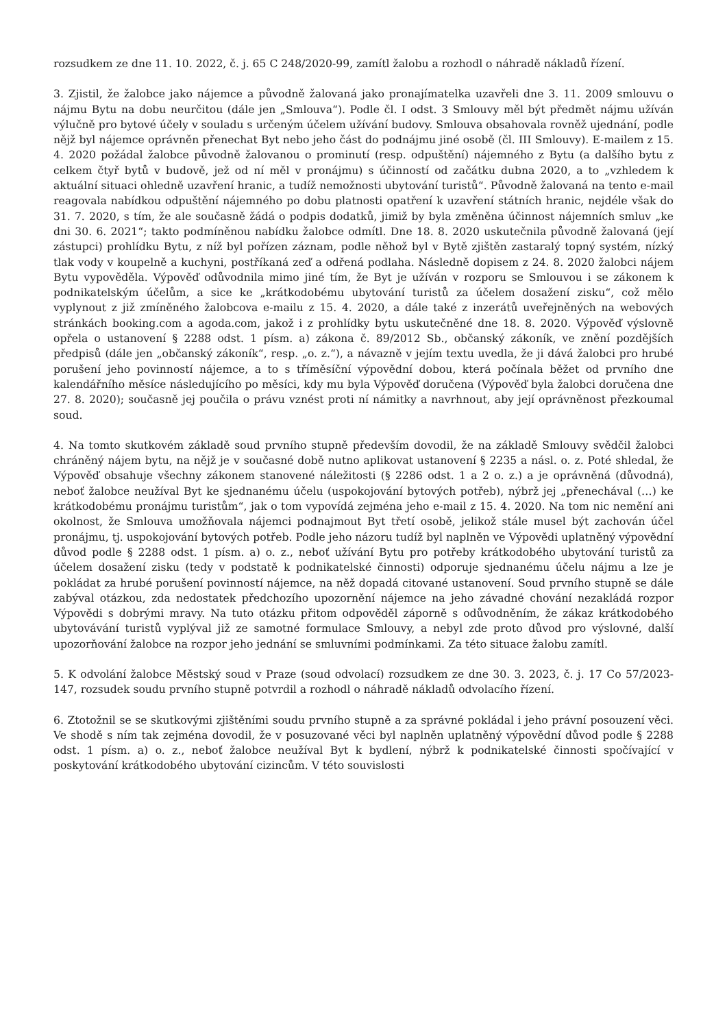rozsudkem ze dne 11. 10. 2022, č. j. 65 C 248/2020-99, zamítl žalobu a rozhodl o náhradě nákladů řízení.
3. Zjistil, že žalobce jako nájemce a původně žalovaná jako pronajímatelka uzavřeli dne 3. 11. 2009 smlouvu o nájmu Bytu na dobu neurčitou (dále jen „Smlouva“). Podle čl. I odst. 3 Smlouvy měl být předmět nájmu užíván výlučně pro bytové účely v souladu s určeným účelem užívání budovy. Smlouva obsahovala rovněž ujednání, podle nějž byl nájemce oprávněn přenechat Byt nebo jeho část do podnájmu jiné osobě (čl. III Smlouvy). E-mailem z 15. 4. 2020 požádal žalobce původně žalovanou o prominutí (resp. odpuštění) nájemného z Bytu (a dalšího bytu z celkem čtyř bytů v budově, jež od ní měl v pronájmu) s účinností od začátku dubna 2020, a to „vzhledem k aktuální situaci ohledně uzavření hranic, a tudíž nemožnosti ubytování turistů“. Původně žalovaná na tento e-mail reagovala nabídkou odpuštění nájemného po dobu platnosti opatření k uzavření státních hranic, nejdéle však do 31. 7. 2020, s tím, že ale současně žádá o podpis dodatků, jimiž by byla změněna účinnost nájemních smluv „ke dni 30. 6. 2021“; takto podmíněnou nabídku žalobce odmítl. Dne 18. 8. 2020 uskutečnila původně žalovaná (její zástupci) prohlídku Bytu, z níž byl pořízen záznam, podle něhož byl v Bytě zjištěn zastaralý topný systém, nízký tlak vody v koupelně a kuchyni, postříkaná zeď a odřená podlaha. Následně dopisem z 24. 8. 2020 žalobci nájem Bytu vypověděla. Výpověď odůvodnila mimo jiné tím, že Byt je užíván v rozporu se Smlouvou i se zákonem k podnikatelským účelům, a sice ke „krátkodobému ubytování turistů za účelem dosažení zisku“, což mělo vyplynout z již zmíněného žalobcova e-mailu z 15. 4. 2020, a dále také z inzerátů uveřejněných na webových stránkách booking.com a agoda.com, jakož i z prohlídky bytu uskutečněné dne 18. 8. 2020. Výpověď výslovně opřela o ustanovení § 2288 odst. 1 písm. a) zákona č. 89/2012 Sb., občanský zákoník, ve znění pozdějších předpisů (dále jen „občanský zákoník“, resp. „o. z.“), a návazně v jejím textu uvedla, že ji dává žalobci pro hrubé porušení jeho povinností nájemce, a to s tříměsíční výpovědní dobou, která počínala běžet od prvního dne kalendářního měsíce následujícího po měsíci, kdy mu byla Výpověď doručena (Výpověď byla žalobci doručena dne 27. 8. 2020); současně jej poučila o právu vznést proti ní námitky a navrhnout, aby její oprávněnost přezkoumal soud.
4. Na tomto skutkovém základě soud prvního stupně především dovodil, že na základě Smlouvy svědčil žalobci chráněný nájem bytu, na nějž je v současné době nutno aplikovat ustanovení § 2235 a násl. o. z. Poté shledal, že Výpověď obsahuje všechny zákonem stanovené náležitosti (§ 2286 odst. 1 a 2 o. z.) a je oprávněná (důvodná), neboť žalobce neužíval Byt ke sjednanému účelu (uspokojování bytových potřeb), nýbrž jej „přenechával (…) ke krátkodobému pronájmu turistům“, jak o tom vypovídá zejména jeho e-mail z 15. 4. 2020. Na tom nic nemění ani okolnost, že Smlouva umožňovala nájemci podnajmout Byt třetí osobě, jelikož stále musel být zachován účel pronájmu, tj. uspokojování bytových potřeb. Podle jeho názoru tudíž byl naplněn ve Výpovědi uplatněný výpovědní důvod podle § 2288 odst. 1 písm. a) o. z., neboť užívání Bytu pro potřeby krátkodobého ubytování turistů za účelem dosažení zisku (tedy v podstatě k podnikatelské činnosti) odporuje sjednanému účelu nájmu a lze je pokládat za hrubé porušení povinností nájemce, na něž dopadá citované ustanovení. Soud prvního stupně se dále zabýval otázkou, zda nedostatek předchozího upozornění nájemce na jeho závadné chování nezakládá rozpor Výpovědi s dobrými mravy. Na tuto otázku přitom odpověděl záporně s odůvodněním, že zákaz krátkodobého ubytovávání turistů vyplýval již ze samotné formulace Smlouvy, a nebyl zde proto důvod pro výslovné, další upozorňování žalobce na rozpor jeho jednání se smluvními podmínkami. Za této situace žalobu zamítl.
5. K odvolání žalobce Městský soud v Praze (soud odvolací) rozsudkem ze dne 30. 3. 2023, č. j. 17 Co 57/2023-147, rozsudek soudu prvního stupně potvrdil a rozhodl o náhradě nákladů odvolacího řízení.
6. Ztotožnil se se skutkovými zjištěními soudu prvního stupně a za správné pokládal i jeho právní posouzení věci. Ve shodě s ním tak zejména dovodil, že v posuzované věci byl naplněn uplatněný výpovědní důvod podle § 2288 odst. 1 písm. a) o. z., neboť žalobce neužíval Byt k bydlení, nýbrž k podnikatelské činnosti spočívající v poskytování krátkodobého ubytování cizincům. V této souvislosti